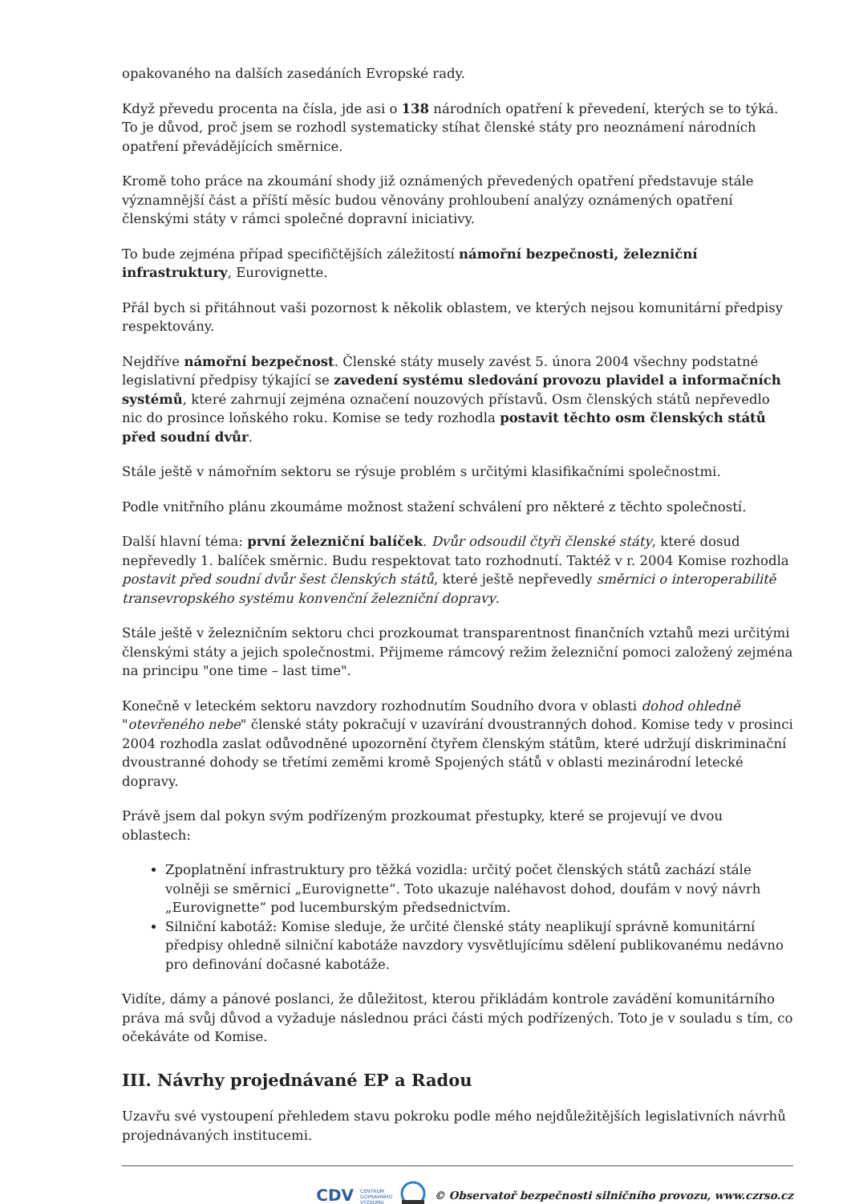opakovaného na dalších zasedáních Evropské rady.
Když převedu procenta na čísla, jde asi o 138 národních opatření k převedení, kterých se to týká. To je důvod, proč jsem se rozhodl systematicky stíhat členské státy pro neoznámení národních opatření převádějících směrnice.
Kromě toho práce na zkoumání shody již oznámených převedených opatření představuje stále významnější část a příští měsíc budou věnovány prohloubení analýzy oznámených opatření členskými státy v rámci společné dopravní iniciativy.
To bude zejména případ specifičtějších záležitostí námořní bezpečnosti, železniční infrastruktury, Eurovignette.
Přál bych si přitáhnout vaši pozornost k několik oblastem, ve kterých nejsou komunitární předpisy respektovány.
Nejdříve námořní bezpečnost. Členské státy musely zavést 5. února 2004 všechny podstatné legislativní předpisy týkající se zavedení systému sledování provozu plavidel a informačních systémů, které zahrnují zejména označení nouzových přístavů. Osm členských států nepřevedlo nic do prosince loňského roku. Komise se tedy rozhodla postavit těchto osm členských států před soudní dvůr.
Stále ještě v námořním sektoru se rýsuje problém s určitými klasifikačními společnostmi.
Podle vnitřního plánu zkoumáme možnost stažení schválení pro některé z těchto společností.
Další hlavní téma: první železniční balíček. Dvůr odsoudil čtyři členské státy, které dosud nepřevedly 1. balíček směrnic. Budu respektovat tato rozhodnutí. Taktéž v r. 2004 Komise rozhodla postavit před soudní dvůr šest členských států, které ještě nepřevedly směrnici o interoperabilitě transevropského systému konvenční železniční dopravy.
Stále ještě v železničním sektoru chci prozkoumat transparentnost finančních vztahů mezi určitými členskými státy a jejich společnostmi. Přijmeme rámcový režim železniční pomoci založený zejména na principu "one time – last time".
Konečně v leteckém sektoru navzdory rozhodnutím Soudního dvora v oblasti dohod ohledně "otevřeného nebe" členské státy pokračují v uzavírání dvoustranných dohod. Komise tedy v prosinci 2004 rozhodla zaslat odůvodněné upozornění čtyřem členským státům, které udržují diskriminační dvoustranné dohody se třetími zeměmi kromě Spojených států v oblasti mezinárodní letecké dopravy.
Právě jsem dal pokyn svým podřízeným prozkoumat přestupky, které se projevují ve dvou oblastech:
Zpoplatnění infrastruktury pro těžká vozidla: určitý počet členských států zachází stále volněji se směrnicí „Eurovignette“. Toto ukazuje naléhavost dohod, doufám v nový návrh „Eurovignette“ pod lucemburským předsednictvím.
Silniční kabotáž: Komise sleduje, že určité členské státy neaplikují správně komunitární předpisy ohledně silniční kabotáže navzdory vysvětlujícímu sdělení publikovanému nedávno pro definování dočasné kabotáže.
Vidíte, dámy a pánové poslanci, že důležitost, kterou přikládám kontrole zavádění komunitárního práva má svůj důvod a vyžaduje následnou práci části mých podřízených. Toto je v souladu s tím, co očekáváte od Komise.
III. Návrhy projednávané EP a Radou
Uzavřu své vystoupení přehledem stavu pokroku podle mého nejdůležitějších legislativních návrhů projednávaných institucemi.
CDV CENTRUM
DOPRAVNÍHO
VÝZKUMU © Observatoř bezpečnosti silničního provozu, www.czrso.cz